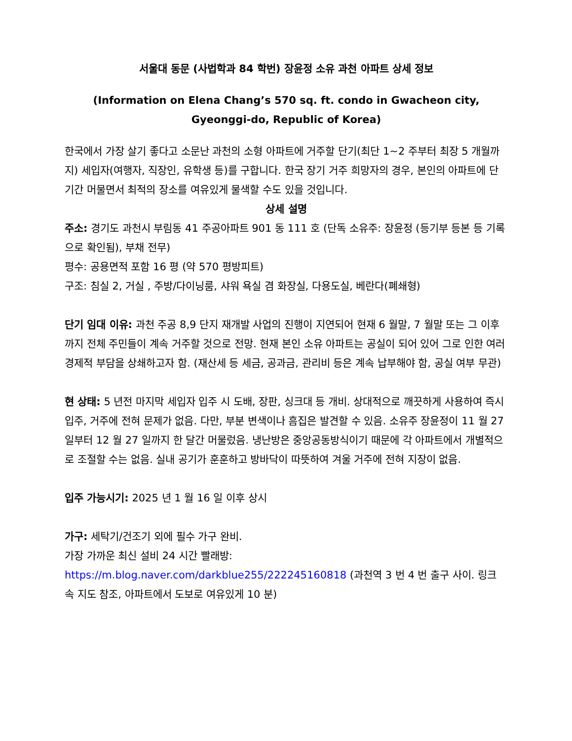서울대 동문 (사법학과 84 학번) 장윤정 소유 과천 아파트 상세 정보
(Information on Elena Chang’s 570 sq. ft. condo in Gwacheon city, Gyeonggi-do, Republic of Korea)
한국에서 가장 살기 좋다고 소문난 과천의 소형 아파트에 거주할 단기(최단 1~2 주부터 최장 5 개월까지) 세입자(여행자, 직장인, 유학생 등)를 구합니다. 한국 장기 거주 희망자의 경우, 본인의 아파트에 단기간 머물면서 최적의 장소를 여유있게 물색할 수도 있을 것입니다.
상세 설명
주소: 경기도 과천시 부림동 41 주공아파트 901 동 111 호 (단독 소유주: 장윤정 (등기부 등본 등 기록으로 확인됨), 부채 전무)
평수: 공용면적 포함 16 평 (약 570 평방피트)
구조: 침실 2, 거실 , 주방/다이닝룸, 샤워 욕실 겸 화장실, 다용도실, 베란다(폐쇄형)
단기 임대 이유: 과천 주공 8,9 단지 재개발 사업의 진행이 지연되어 현재 6 월말, 7 월말 또는 그 이후까지 전체 주민들이 계속 거주할 것으로 전망. 현재 본인 소유 아파트는 공실이 되어 있어 그로 인한 여러 경제적 부담을 상쇄하고자 함. (재산세 등 세금, 공과금, 관리비 등은 계속 납부해야 함, 공실 여부 무관)
현 상태: 5 년전 마지막 세입자 입주 시 도배, 장판, 싱크대 등 개비. 상대적으로 깨끗하게 사용하여 즉시 입주, 거주에 전혀 문제가 없음. 다만, 부분 변색이나 흠집은 발견할 수 있음. 소유주 장윤정이 11 월 27 일부터 12 월 27 일까지 한 달간 머물렀음. 냉난방은 중앙공동방식이기 때문에 각 아파트에서 개별적으로 조절할 수는 없음. 실내 공기가 훈훈하고 방바닥이 따뜻하여 겨울 거주에 전혀 지장이 없음.
입주 가능시기: 2025 년 1 월 16 일 이후 상시
가구: 세탁기/건조기 외에 필수 가구 완비.
가장 가까운 최신 설비 24 시간 빨래방:
https://m.blog.naver.com/darkblue255/222245160818 (과천역 3 번 4 번 출구 사이. 링크 속 지도 참조, 아파트에서 도보로 여유있게 10 분)